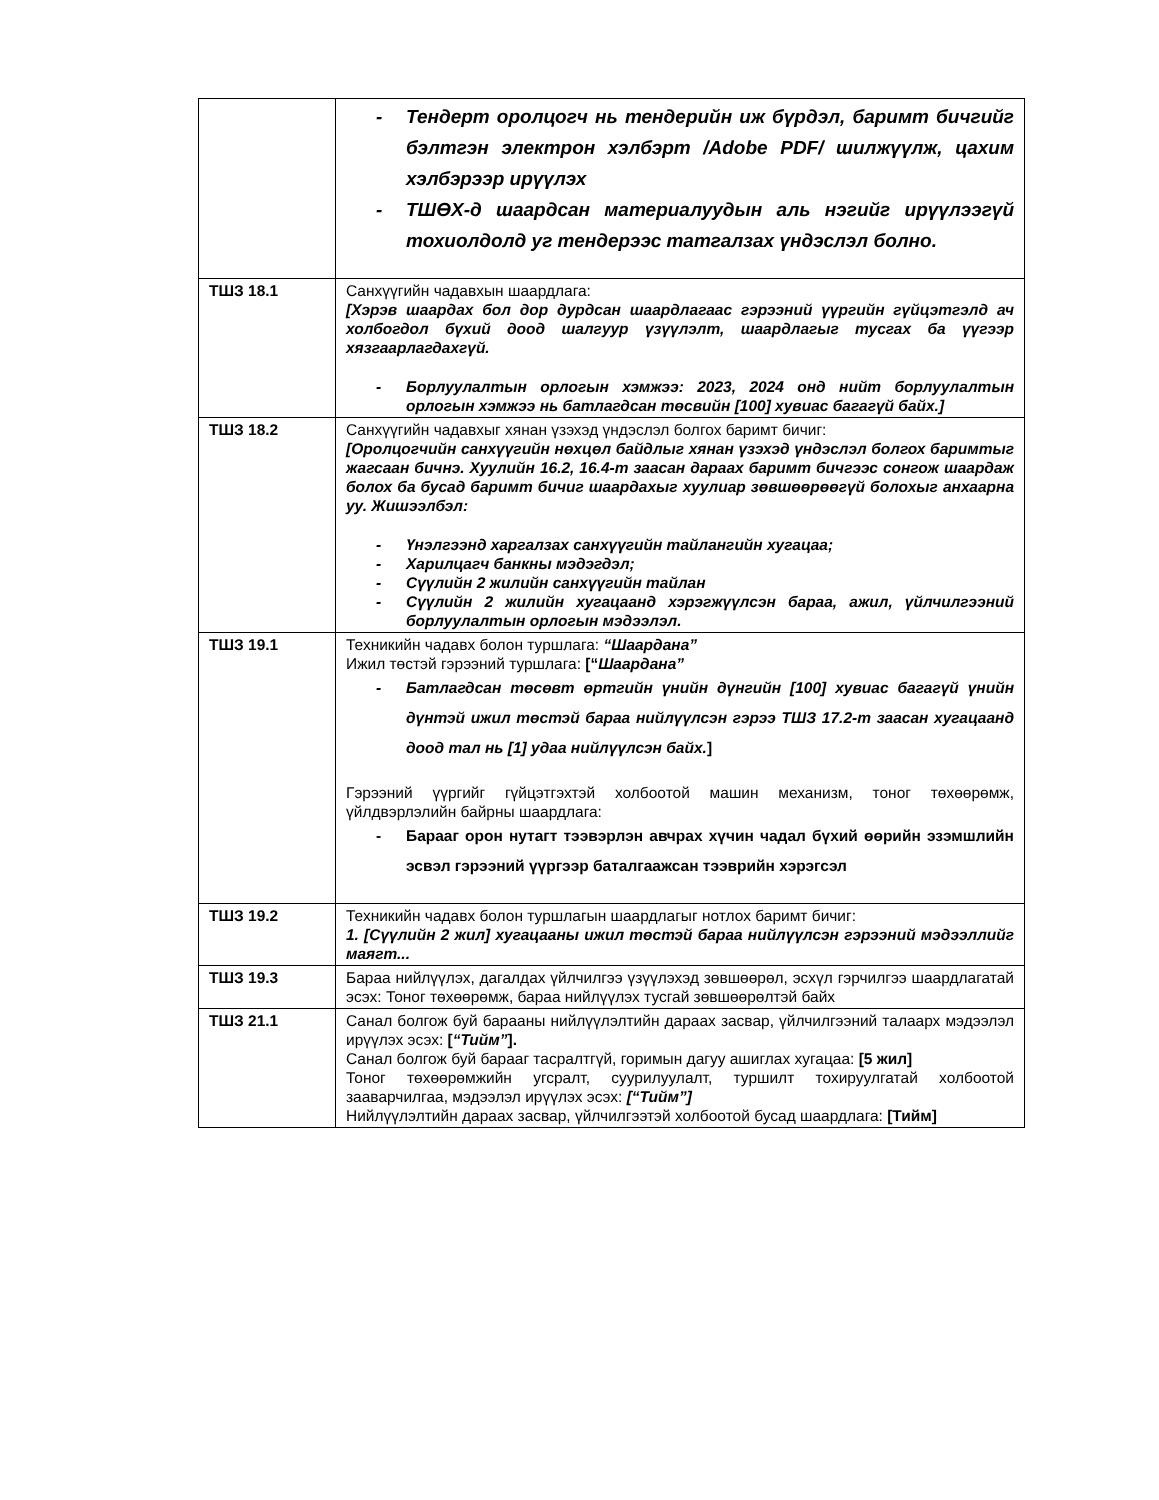| | - Тендерт оролцогч нь тендерийн иж бүрдэл, баримт бичгийг бэлтгэн электрон хэлбэрт /Adobe PDF/ шилжүүлж, цахим хэлбэрээр ирүүлэх - ТШӨХ-д шаардсан материалуудын аль нэгийг ирүүлээгүй тохиолдолд уг тендерээс татгалзах үндэслэл болно. |
| ТШЗ 18.1 | Санхүүгийн чадавхын шаардлага: [Хэрэв шаардах бол дор дурдсан шаардлагаас гэрээний үүргийн гүйцэтгэлд ач холбогдол бүхий доод шалгуур үзүүлэлт, шаардлагыг тусгах ба үүгээр хязгаарлагдахгүй. - Борлуулалтын орлогын хэмжээ: 2023, 2024 онд нийт борлуулалтын орлогын хэмжээ нь батлагдсан төсвийн [100] хувиас багагүй байх.] |
| ТШЗ 18.2 | Санхүүгийн чадавхыг хянан үзэхэд үндэслэл болгох баримт бичиг: [Оролцогчийн санхүүгийн нөхцөл байдлыг хянан үзэхэд үндэслэл болгох баримтыг жагсаан бичнэ. Хуулийн 16.2, 16.4-т заасан дараах баримт бичгээс сонгож шаардаж болох ба бусад баримт бичиг шаардахыг хуулиар зөвшөөрөөгүй болохыг анхаарна уу. Жишээлбэл: - Үнэлгээнд харгалзах санхүүгийн тайлангийн хугацаа; - Харилцагч банкны мэдэгдэл; - Сүүлийн 2 жилийн санхүүгийн тайлан - Сүүлийн 2 жилийн хугацаанд хэрэгжүүлсэн бараа, ажил, үйлчилгээний борлуулалтын орлогын мэдээлэл. |
| ТШЗ 19.1 | Техникийн чадавх болон туршлага: “Шаардана” Ижил төстэй гэрээний туршлага: [“ Шаардана” - Батлагдсан төсөвт өртгийн үнийн дүнгийн [100] хувиас багагүй үнийн дүнтэй ижил төстэй бараа нийлүүлсэн гэрээ ТШЗ 17.2-т заасан хугацаанд доод тал нь [1] удаа нийлүүлсэн байх. ] Гэрээний үүргийг гүйцэтгэхтэй холбоотой машин механизм, тоног төхөөрөмж, үйлдвэрлэлийн байрны шаардлага: - Барааг орон нутагт тээвэрлэн авчрах хүчин чадал бүхий өөрийн эзэмшлийн эсвэл гэрээний үүргээр баталгаажсан тээврийн хэрэгсэл |
| ТШЗ 19.2 | Техникийн чадавх болон туршлагын шаардлагыг нотлох баримт бичиг: 1. [Сүүлийн 2 жил] хугацааны ижил төстэй бараа нийлүүлсэн гэрээний мэдээллийг маягт... |
| ТШЗ 19.3 | Бараа нийлүүлэх, дагалдах үйлчилгээ үзүүлэхэд зөвшөөрөл, эсхүл гэрчилгээ шаардлагатай эсэх: Тоног төхөөрөмж, бараа нийлүүлэх тусгай зөвшөөрөлтэй байх |
| ТШЗ 21.1 | Санал болгож буй барааны нийлүүлэлтийн дараах засвар, үйлчилгээний талаарх мэдээлэл ирүүлэх эсэх: [ “Тийм” ]. Санал болгож буй барааг тасралтгүй, горимын дагуу ашиглах хугацаа: [5 жил] Тоног төхөөрөмжийн угсралт, суурилуулалт, туршилт тохируулгатай холбоотой зааварчилгаа, мэдээлэл ирүүлэх эсэх: [“Тийм”] Нийлүүлэлтийн дараах засвар, үйлчилгээтэй холбоотой бусад шаардлага: [Тийм] |